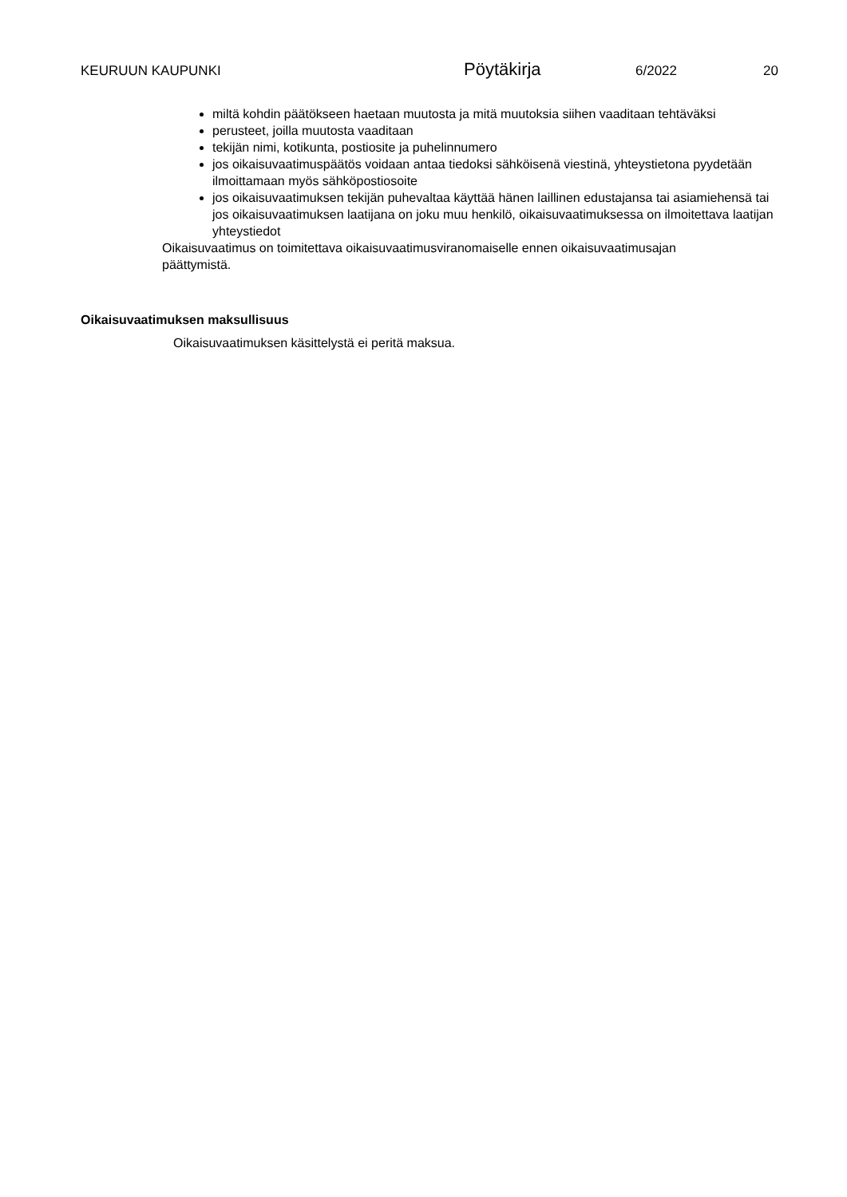KEURUUN KAUPUNKI
Pöytäkirja
6/2022 20
miltä kohdin päätökseen haetaan muutosta ja mitä muutoksia siihen vaaditaan tehtäväksi
perusteet, joilla muutosta vaaditaan
tekijän nimi, kotikunta, postiosite ja puhelinnumero
jos oikaisuvaatimuspäätös voidaan antaa tiedoksi sähköisenä viestinä, yhteystietona pyydetään ilmoittamaan myös sähköpostiosoite
jos oikaisuvaatimuksen tekijän puhevaltaa käyttää hänen laillinen edustajansa tai asiamiehensä tai jos oikaisuvaatimuksen laatijana on joku muu henkilö, oikaisuvaatimuksessa on ilmoitettava laatijan yhteystiedot
Oikaisuvaatimus on toimitettava oikaisuvaatimusviranomaiselle ennen oikaisuvaatimusajan päättymistä.
Oikaisuvaatimuksen maksullisuus
Oikaisuvaatimuksen käsittelystä ei peritä maksua.